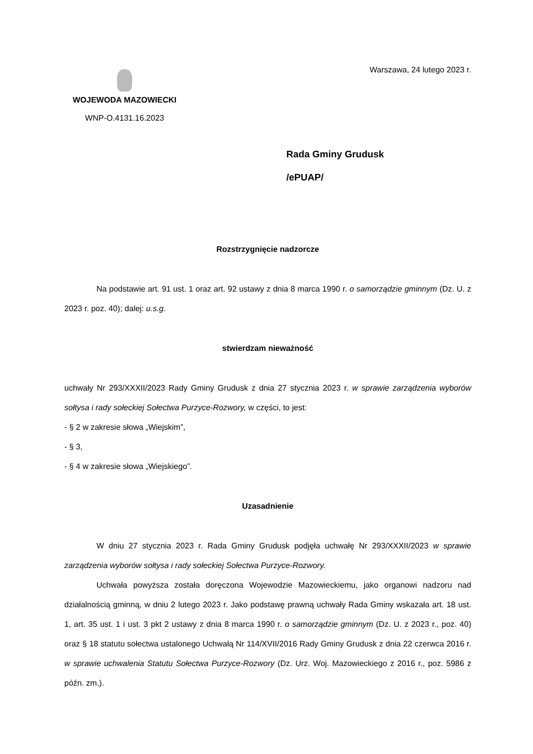WOJEWODA MAZOWIECKI
WNP-O.4131.16.2023
Warszawa, 24 lutego 2023 r.
Rada Gminy Grudusk
/ePUAP/
Rozstrzygnięcie nadzorcze
Na podstawie art. 91 ust. 1 oraz art. 92 ustawy z dnia 8 marca 1990 r. o samorządzie gminnym (Dz. U. z 2023 r. poz. 40); dalej: u.s.g.
stwierdzam nieważność
uchwały Nr 293/XXXII/2023 Rady Gminy Grudusk z dnia 27 stycznia 2023 r. w sprawie zarządzenia wyborów sołtysa i rady sołeckiej Sołectwa Purzyce-Rozwory, w części, to jest:
- § 2 w zakresie słowa „Wiejskim”,
- § 3,
- § 4 w zakresie słowa „Wiejskiego”.
Uzasadnienie
W dniu 27 stycznia 2023 r. Rada Gminy Grudusk podjęła uchwałę Nr 293/XXXII/2023 w sprawie zarządzenia wyborów sołtysa i rady sołeckiej Sołectwa Purzyce-Rozwory.
Uchwała powyższa została doręczona Wojewodzie Mazowieckiemu, jako organowi nadzoru nad działalnością gminną, w dniu 2 lutego 2023 r. Jako podstawę prawną uchwały Rada Gminy wskazała art. 18 ust. 1, art. 35 ust. 1 i ust. 3 pkt 2 ustawy z dnia 8 marca 1990 r. o samorządzie gminnym (Dz. U. z 2023 r., poz. 40) oraz § 18 statutu sołectwa ustalonego Uchwałą Nr 114/XVII/2016 Rady Gminy Grudusk z dnia 22 czerwca 2016 r. w sprawie uchwalenia Statutu Sołectwa Purzyce-Rozwory (Dz. Urz. Woj. Mazowieckiego z 2016 r., poz. 5986 z późn. zm.).